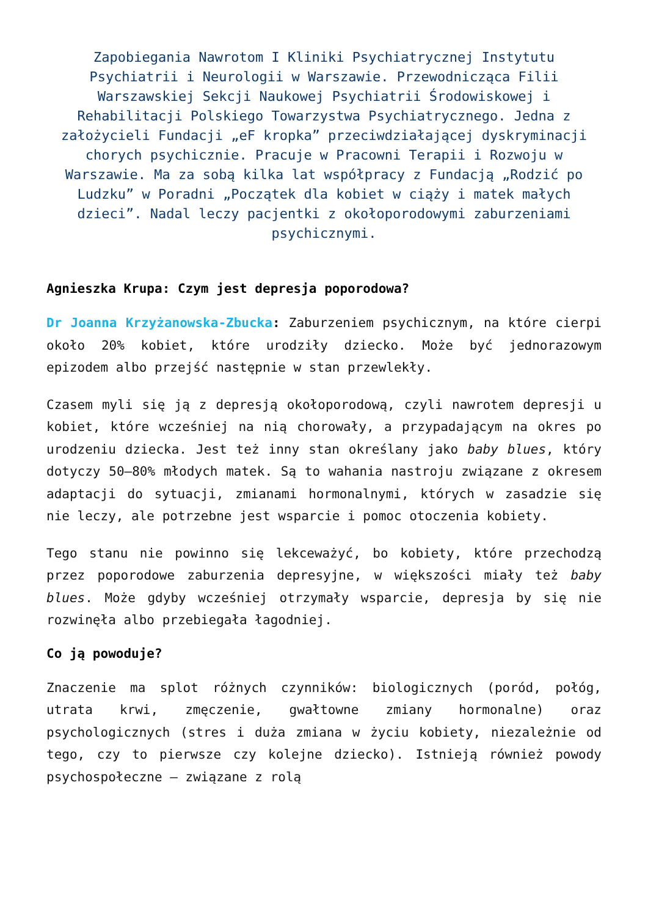Zapobiegania Nawrotom I Kliniki Psychiatrycznej Instytutu Psychiatrii i Neurologii w Warszawie. Przewodnicząca Filii Warszawskiej Sekcji Naukowej Psychiatrii Środowiskowej i Rehabilitacji Polskiego Towarzystwa Psychiatrycznego. Jedna z założycieli Fundacji „eF kropka” przeciwdziałającej dyskryminacji chorych psychicznie. Pracuje w Pracowni Terapii i Rozwoju w Warszawie. Ma za sobą kilka lat współpracy z Fundacją „Rodzić po Ludzku” w Poradni „Początek dla kobiet w ciąży i matek małych dzieci”. Nadal leczy pacjentki z okołoporodowymi zaburzeniami psychicznymi.
Agnieszka Krupa: Czym jest depresja poporodowa?
Dr Joanna Krzyżanowska-Zbucka: Zaburzeniem psychicznym, na które cierpi około 20% kobiet, które urodziły dziecko. Może być jednorazowym epizodem albo przejść następnie w stan przewlekły.
Czasem myli się ją z depresją okołoporodową, czyli nawrotem depresji u kobiet, które wcześniej na nią chorowały, a przypadającym na okres po urodzeniu dziecka. Jest też inny stan określany jako baby blues, który dotyczy 50–80% młodych matek. Są to wahania nastroju związane z okresem adaptacji do sytuacji, zmianami hormonalnymi, których w zasadzie się nie leczy, ale potrzebne jest wsparcie i pomoc otoczenia kobiety.
Tego stanu nie powinno się lekceważyć, bo kobiety, które przechodzą przez poporodowe zaburzenia depresyjne, w większości miały też baby blues. Może gdyby wcześniej otrzymały wsparcie, depresja by się nie rozwinęła albo przebiegała łagodniej.
Co ją powoduje?
Znaczenie ma splot różnych czynników: biologicznych (poród, połóg, utrata krwi, zmęczenie, gwałtowne zmiany hormonalne) oraz psychologicznych (stres i duża zmiana w życiu kobiety, niezależnie od tego, czy to pierwsze czy kolejne dziecko). Istnieją również powody psychospołeczne – związane z rolą